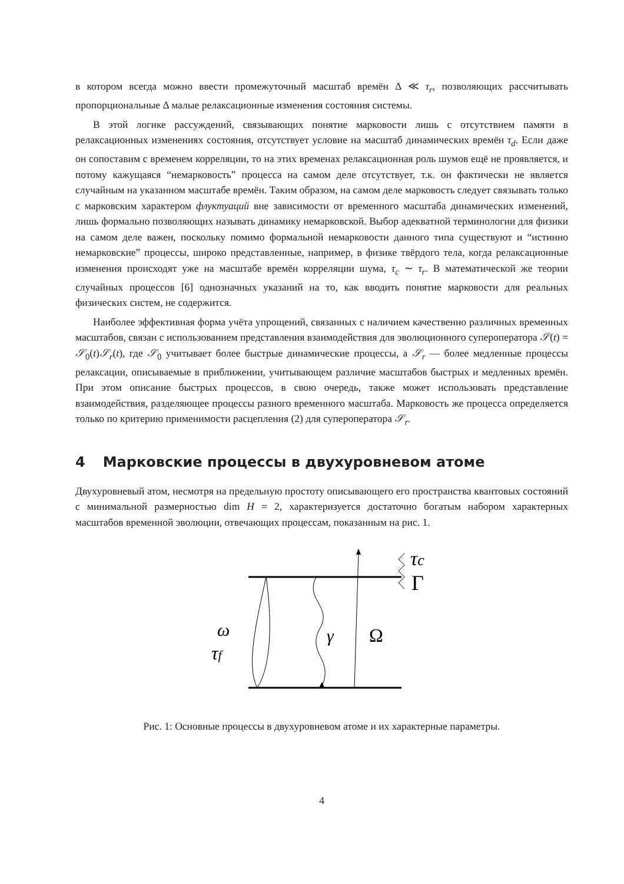в котором всегда можно ввести промежуточный масштаб времён Δ ≪ τ<sub>r</sub>, позволяющих рассчитывать пропорциональные Δ малые релаксационные изменения состояния системы.
В этой логике рассуждений, связывающих понятие марковости лишь с отсутствием памяти в релаксационных изменениях состояния, отсутствует условие на масштаб динамических времён τ<sub>d</sub>. Если даже он сопоставим с временем корреляции, то на этих временах релаксационная роль шумов ещё не проявляется, и потому кажущаяся “немарковость” процесса на самом деле отсутствует, т.к. он фактически не является случайным на указанном масштабе времён. Таким образом, на самом деле марковость следует связывать только с марковским характером флуктуаций вне зависимости от временного масштаба динамических изменений, лишь формально позволяющих называть динамику немарковской. Выбор адекватной терминологии для физики на самом деле важен, поскольку помимо формальной немарковости данного типа существуют и “истинно немарковские” процессы, широко представленные, например, в физике твёрдого тела, когда релаксационные изменения происходят уже на масштабе времён корреляции шума, τ<sub>c</sub> ∼ τ<sub>r</sub>. В математической же теории случайных процессов [6] однозначных указаний на то, как вводить понятие марковости для реальных физических систем, не содержится.
Наиболее эффективная форма учёта упрощений, связанных с наличием качественно различных временных масштабов, связан с использованием представления взаимодействия для эволюционного супероператора 𝒮(t) = 𝒮<sub>0</sub>(t)𝒮<sub>r</sub>(t), где 𝒮<sub>0</sub> учитывает более быстрые динамические процессы, а 𝒮<sub>r</sub> — более медленные процессы релаксации, описываемые в приближении, учитывающем различие масштабов быстрых и медленных времён. При этом описание быстрых процессов, в свою очередь, также может использовать представление взаимодействия, разделяющее процессы разного временного масштаба. Марковость же процесса определяется только по критерию применимости расцепления (2) для супероператора 𝒮<sub>r</sub>.
4 Марковские процессы в двухуровневом атоме
Двухуровневый атом, несмотря на предельную простоту описывающего его пространства квантовых состояний с минимальной размерностью dim H = 2, характеризуется достаточно богатым набором характерных масштабов временной эволюции, отвечающих процессам, показанным на рис. 1.
τc
Γ
ω
τf
γ
Ω
Рис. 1: Основные процессы в двухуровневом атоме и их характерные параметры.
4